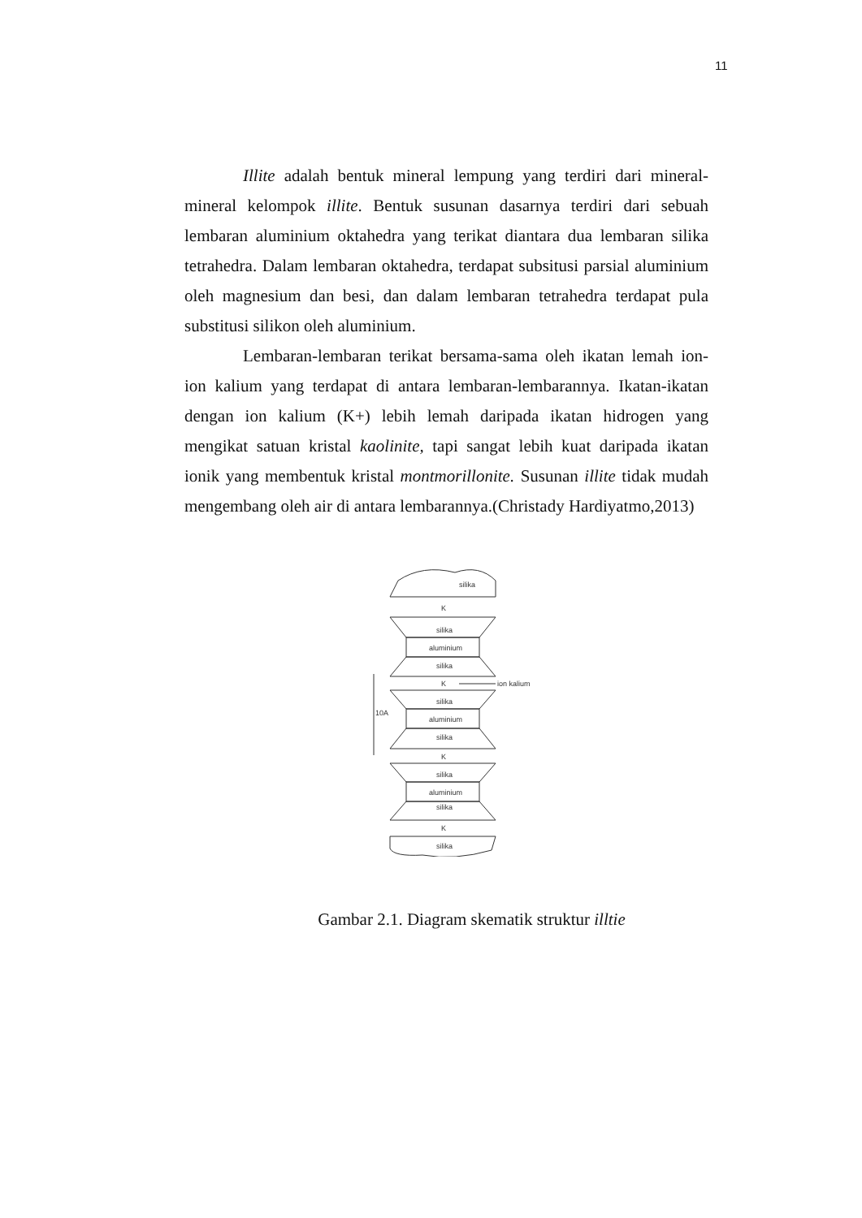11
Illite adalah bentuk mineral lempung yang terdiri dari mineral-mineral kelompok illite. Bentuk susunan dasarnya terdiri dari sebuah lembaran aluminium oktahedra yang terikat diantara dua lembaran silika tetrahedra. Dalam lembaran oktahedra, terdapat subsitusi parsial aluminium oleh magnesium dan besi, dan dalam lembaran tetrahedra terdapat pula substitusi silikon oleh aluminium.
Lembaran-lembaran terikat bersama-sama oleh ikatan lemah ion-ion kalium yang terdapat di antara lembaran-lembarannya. Ikatan-ikatan dengan ion kalium (K+) lebih lemah daripada ikatan hidrogen yang mengikat satuan kristal kaolinite, tapi sangat lebih kuat daripada ikatan ionik yang membentuk kristal montmorillonite. Susunan illite tidak mudah mengembang oleh air di antara lembarannya.(Christady Hardiyatmo,2013)
silika
K
silika
aluminium
silika
K
ion kalium
silika
aluminium
silika
10A
K
silika
aluminium
silika
K
silika
Gambar 2.1. Diagram skematik struktur illtie